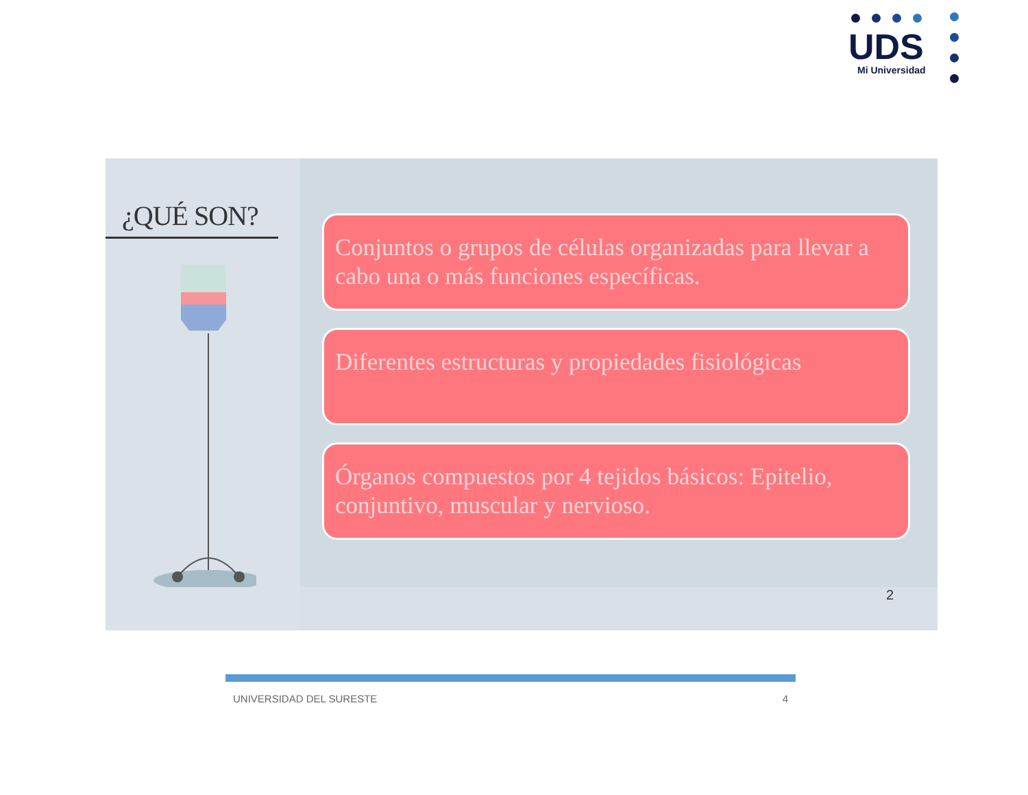UDS
Mi Universidad
¿QUÉ SON?
Conjuntos o grupos de células organizadas para llevar a cabo una o más funciones específicas.
Diferentes estructuras y propiedades fisiológicas
Órganos compuestos por 4 tejidos básicos: Epitelio, conjuntivo, muscular y nervioso.
2
UNIVERSIDAD DEL SURESTE 4